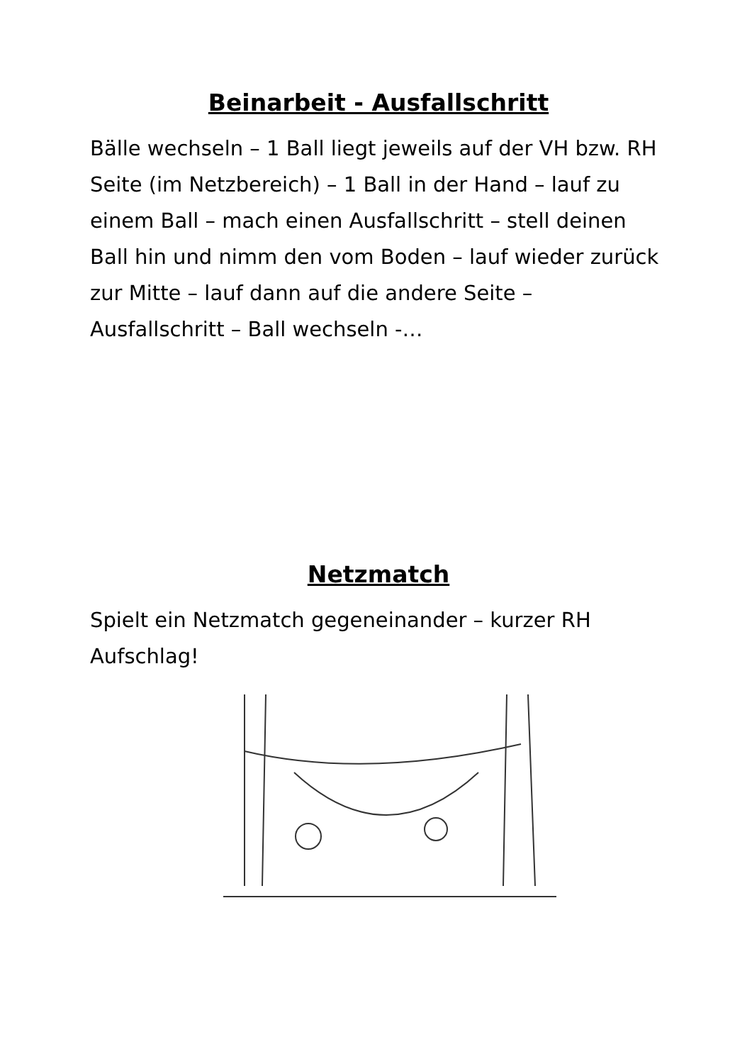Beinarbeit - Ausfallschritt
Bälle wechseln – 1 Ball liegt jeweils auf der VH bzw. RH Seite (im Netzbereich) – 1 Ball in der Hand – lauf zu einem Ball – mach einen Ausfallschritt – stell deinen Ball hin und nimm den vom Boden – lauf wieder zurück zur Mitte – lauf dann auf die andere Seite – Ausfallschritt – Ball wechseln -…
Netzmatch
Spielt ein Netzmatch gegeneinander – kurzer RH Aufschlag!